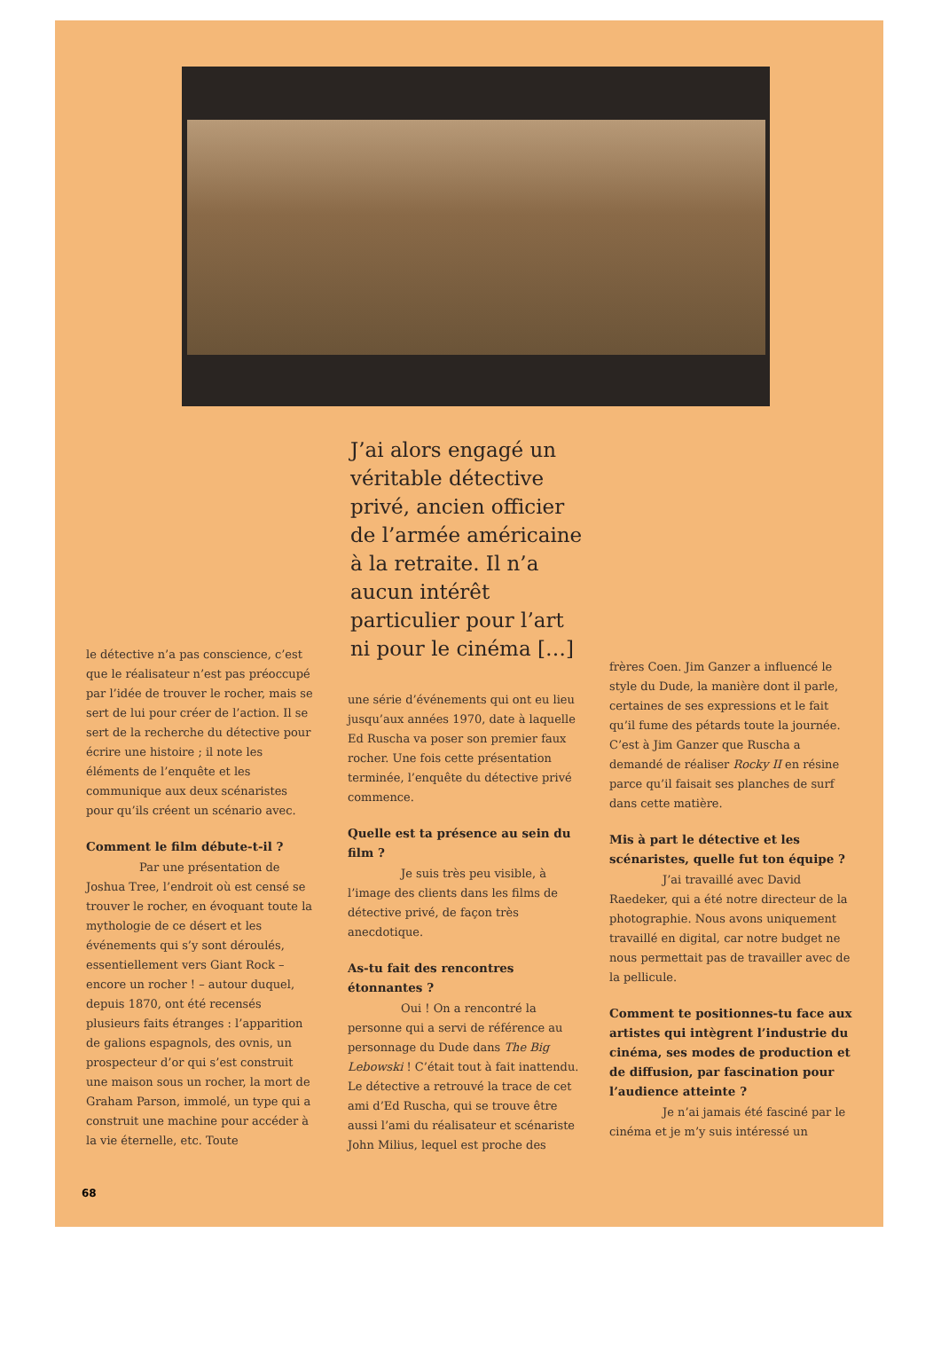J’ai alors engagé un véritable détective privé, ancien officier de l’armée américaine à la retraite. Il n’a aucun intérêt particulier pour l’art ni pour le cinéma […]
le détective n’a pas conscience, c’est que le réalisateur n’est pas préoccupé par l’idée de trouver le rocher, mais se sert de lui pour créer de l’action. Il se sert de la recherche du détective pour écrire une histoire ; il note les éléments de l’enquête et les communique aux deux scénaristes pour qu’ils créent un scénario avec.
Comment le film débute-t-il ?
Par une présentation de Joshua Tree, l’endroit où est censé se trouver le rocher, en évoquant toute la mythologie de ce désert et les événements qui s’y sont déroulés, essentiellement vers Giant Rock – encore un rocher ! – autour duquel, depuis 1870, ont été recensés plusieurs faits étranges : l’apparition de galions espagnols, des ovnis, un prospecteur d’or qui s’est construit une maison sous un rocher, la mort de Graham Parson, immolé, un type qui a construit une machine pour accéder à la vie éternelle, etc. Toute
une série d’événements qui ont eu lieu jusqu’aux années 1970, date à laquelle Ed Ruscha va poser son premier faux rocher. Une fois cette présentation terminée, l’enquête du détective privé commence.
Quelle est ta présence au sein du film ?
Je suis très peu visible, à l’image des clients dans les films de détective privé, de façon très anecdotique.
As-tu fait des rencontres étonnantes ?
Oui ! On a rencontré la personne qui a servi de référence au personnage du Dude dans The Big Lebowski ! C’était tout à fait inattendu. Le détective a retrouvé la trace de cet ami d’Ed Ruscha, qui se trouve être aussi l’ami du réalisateur et scénariste John Milius, lequel est proche des
frères Coen. Jim Ganzer a influencé le style du Dude, la manière dont il parle, certaines de ses expressions et le fait qu’il fume des pétards toute la journée. C’est à Jim Ganzer que Ruscha a demandé de réaliser Rocky II en résine parce qu’il faisait ses planches de surf dans cette matière.
Mis à part le détective et les scénaristes, quelle fut ton équipe ?
J’ai travaillé avec David Raedeker, qui a été notre directeur de la photographie. Nous avons uniquement travaillé en digital, car notre budget ne nous permettait pas de travailler avec de la pellicule.
Comment te positionnes-tu face aux artistes qui intègrent l’industrie du cinéma, ses modes de production et de diffusion, par fascination pour l’audience atteinte ?
Je n’ai jamais été fasciné par le cinéma et je m’y suis intéressé un
68